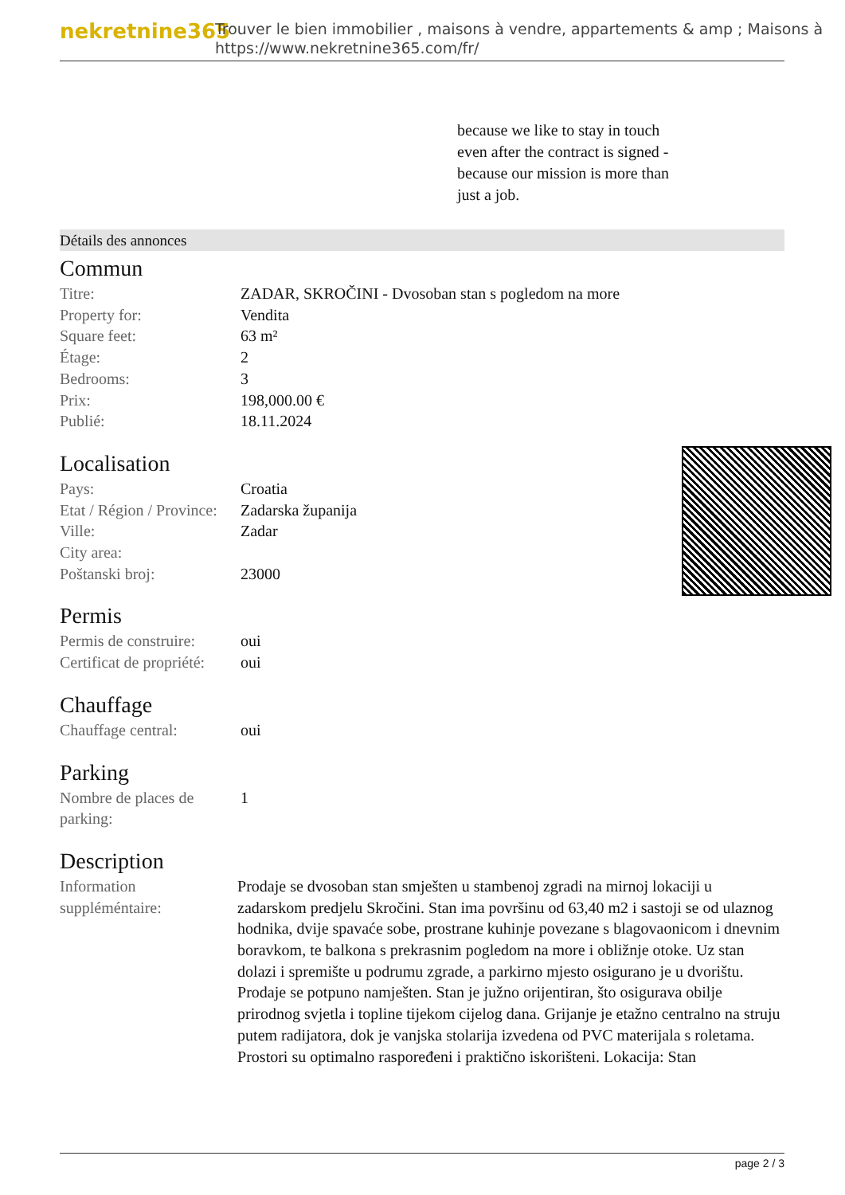nekretnine365
Trouver le bien immobilier , maisons à vendre, appartements & amp ; Maisons à
https://www.nekretnine365.com/fr/
because we like to stay in touch even after the contract is signed - because our mission is more than just a job.
Détails des annonces
Commun
| Titre: | ZADAR, SKROČINI - Dvosoban stan s pogledom na more |
| Property for: | Vendita |
| Square feet: | 63 m² |
| Étage: | 2 |
| Bedrooms: | 3 |
| Prix: | 198,000.00 € |
| Publié: | 18.11.2024 |
Localisation
| Pays: | Croatia |
| Etat / Région / Province: | Zadarska županija |
| Ville: | Zadar |
| City area: | |
| Poštanski broj: | 23000 |
Permis
| Permis de construire: | oui |
| Certificat de propriété: | oui |
Chauffage
| Chauffage central: | oui |
Parking
| Nombre de places de parking: | 1 |
Description
| Information suppléméntaire: | Prodaje se dvosoban stan smješten u stambenoj zgradi na mirnoj lokaciji u zadarskom predjelu Skročini. Stan ima površinu od 63,40 m2 i sastoji se od ulaznog hodnika, dvije spavaće sobe, prostrane kuhinje povezane s blagovaonicom i dnevnim boravkom, te balkona s prekrasnim pogledom na more i obližnje otoke. Uz stan dolazi i spremište u podrumu zgrade, a parkirno mjesto osigurano je u dvorištu. Prodaje se potpuno namješten. Stan je južno orijentiran, što osigurava obilje prirodnog svjetla i topline tijekom cijelog dana. Grijanje je etažno centralno na struju putem radijatora, dok je vanjska stolarija izvedena od PVC materijala s roletama. Prostori su optimalno raspoređeni i praktično iskorišteni. Lokacija: Stan |
page 2 / 3